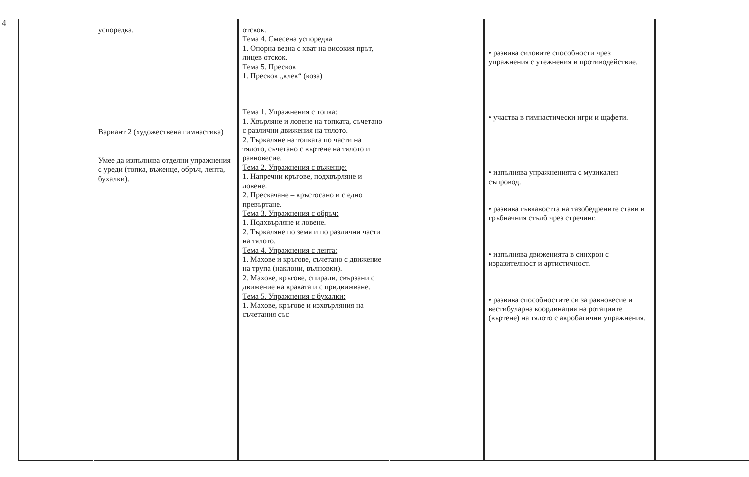4
| | успоредка. Вариант 2 (художествена гимнастика) Умее да изпълнява отделни упражнения с уреди (топка, въженце, обръч, лента, бухалки). | отскок. Тема 4. Смесена успоредка 1. Опорна везна с хват на високия прът, лицев отскок. Тема 5. Прескок 1. Прескок „клек“ (коза) Тема 1. Упражнения с топка : 1. Хвърляне и ловене на топката, съчетано с различни движения на тялото. 2. Търкаляне на топката по части на тялото, съчетано с въртене на тялото и равновесие. Тема 2. Упражнения с въженце: 1. Напречни кръгове, подхвърляне и ловене. 2. Прескачане – кръстосано и с едно превъртане. Тема 3. Упражнения с обръч: 1. Подхвърляне и ловене. 2. Търкаляне по земя и по различни части на тялото. Тема 4. Упражнения с лента: 1. Махове и кръгове, съчетано с движение на трупа (наклони, вълновки). 2. Махове, кръгове, спирали, свързани с движение на краката и с придвижване. Тема 5. Упражнения с бухалки: 1. Махове, кръгове и изхвърляния на съчетания със | | • развива силовите способности чрез упражнения с утежнения и противодействие. • участва в гимнастически игри и щафети. • изпълнява упражненията с музикален съпровод. • развива гъвкавостта на тазобедрените стави и гръбначния стълб чрез стречинг. • изпълнява движенията в синхрон с изразителност и артистичност. • развива способностите си за равновесие и вестибуларна координация на ротациите (въртене) на тялото с акробатични упражнения. | |